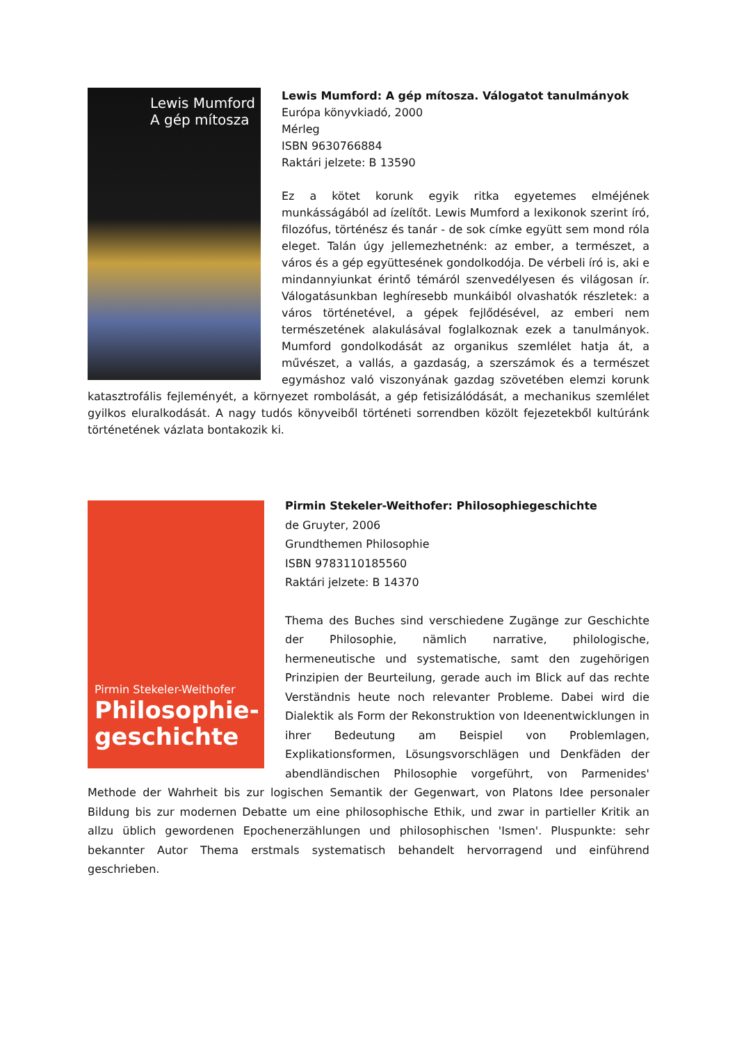Lewis Mumford
A gép mítosza
Lewis Mumford: A gép mítosza. Válogatot tanulmányok
Európa könyvkiadó, 2000
Mérleg
ISBN 9630766884
Raktári jelzete: B 13590
Ez a kötet korunk egyik ritka egyetemes elméjének munkásságából ad ízelítőt. Lewis Mumford a lexikonok szerint író, filozófus, történész és tanár - de sok címke együtt sem mond róla eleget. Talán úgy jellemezhetnénk: az ember, a természet, a város és a gép együttesének gondolkodója. De vérbeli író is, aki e mindannyiunkat érintő témáról szenvedélyesen és világosan ír. Válogatásunkban leghíresebb munkáiból olvashatók részletek: a város történetével, a gépek fejlődésével, az emberi nem természetének alakulásával foglalkoznak ezek a tanulmányok. Mumford gondolkodását az organikus szemlélet hatja át, a művészet, a vallás, a gazdaság, a szerszámok és a természet egymáshoz való viszonyának gazdag szövetében elemzi korunk katasztrofális fejleményét, a környezet rombolását, a gép fetisizálódását, a mechanikus szemlélet gyilkos eluralkodását. A nagy tudós könyveiből történeti sorrendben közölt fejezetekből kultúránk történetének vázlata bontakozik ki.
Pirmin Stekeler-Weithofer
Philosophie-
geschichte
Pirmin Stekeler-Weithofer: Philosophiegeschichte
de Gruyter, 2006
Grundthemen Philosophie
ISBN 9783110185560
Raktári jelzete: B 14370
Thema des Buches sind verschiedene Zugänge zur Geschichte der Philosophie, nämlich narrative, philologische, hermeneutische und systematische, samt den zugehörigen Prinzipien der Beurteilung, gerade auch im Blick auf das rechte Verständnis heute noch relevanter Probleme. Dabei wird die Dialektik als Form der Rekonstruktion von Ideenentwicklungen in ihrer Bedeutung am Beispiel von Problemlagen, Explikationsformen, Lösungsvorschlägen und Denkfäden der abendländischen Philosophie vorgeführt, von Parmenides' Methode der Wahrheit bis zur logischen Semantik der Gegenwart, von Platons Idee personaler Bildung bis zur modernen Debatte um eine philosophische Ethik, und zwar in partieller Kritik an allzu üblich gewordenen Epochenerzählungen und philosophischen 'Ismen'. Pluspunkte: sehr bekannter Autor Thema erstmals systematisch behandelt hervorragend und einführend geschrieben.